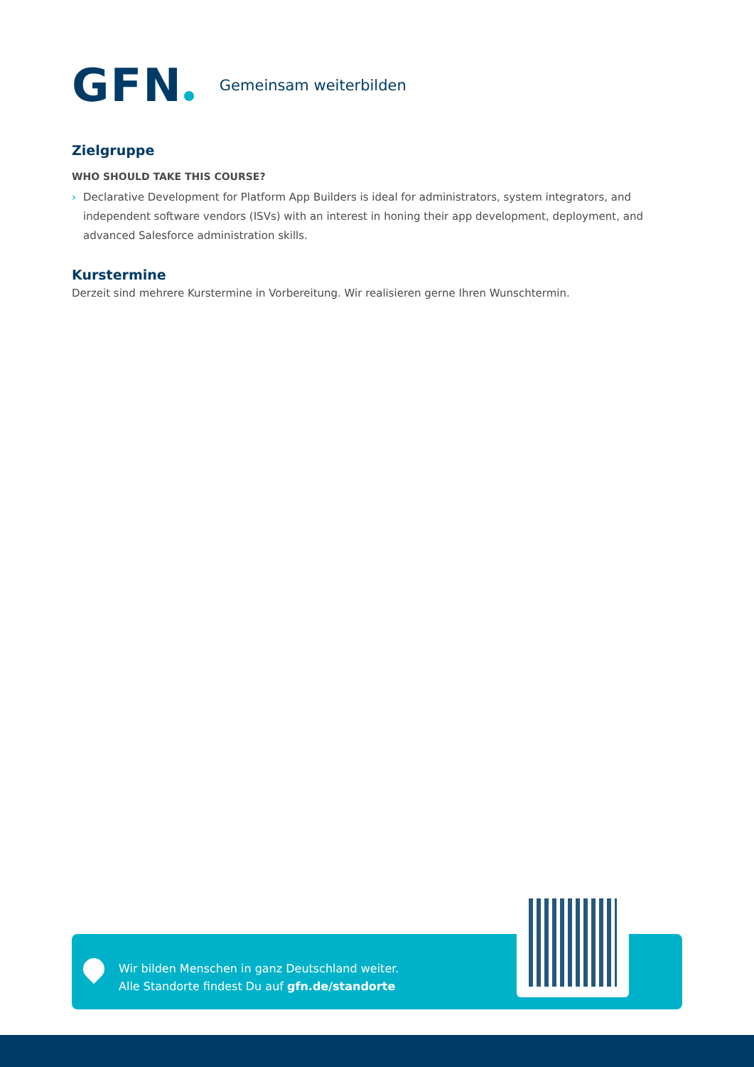GFN
Gemeinsam weiterbilden
Zielgruppe
WHO SHOULD TAKE THIS COURSE?
› Declarative Development for Platform App Builders is ideal for administrators, system integrators, and independent software vendors (ISVs) with an interest in honing their app development, deployment, and advanced Salesforce administration skills.
Kurstermine
Derzeit sind mehrere Kurstermine in Vorbereitung. Wir realisieren gerne Ihren Wunschtermin.
Wir bilden Menschen in ganz Deutschland weiter.
Alle Standorte findest Du auf gfn.de/standorte